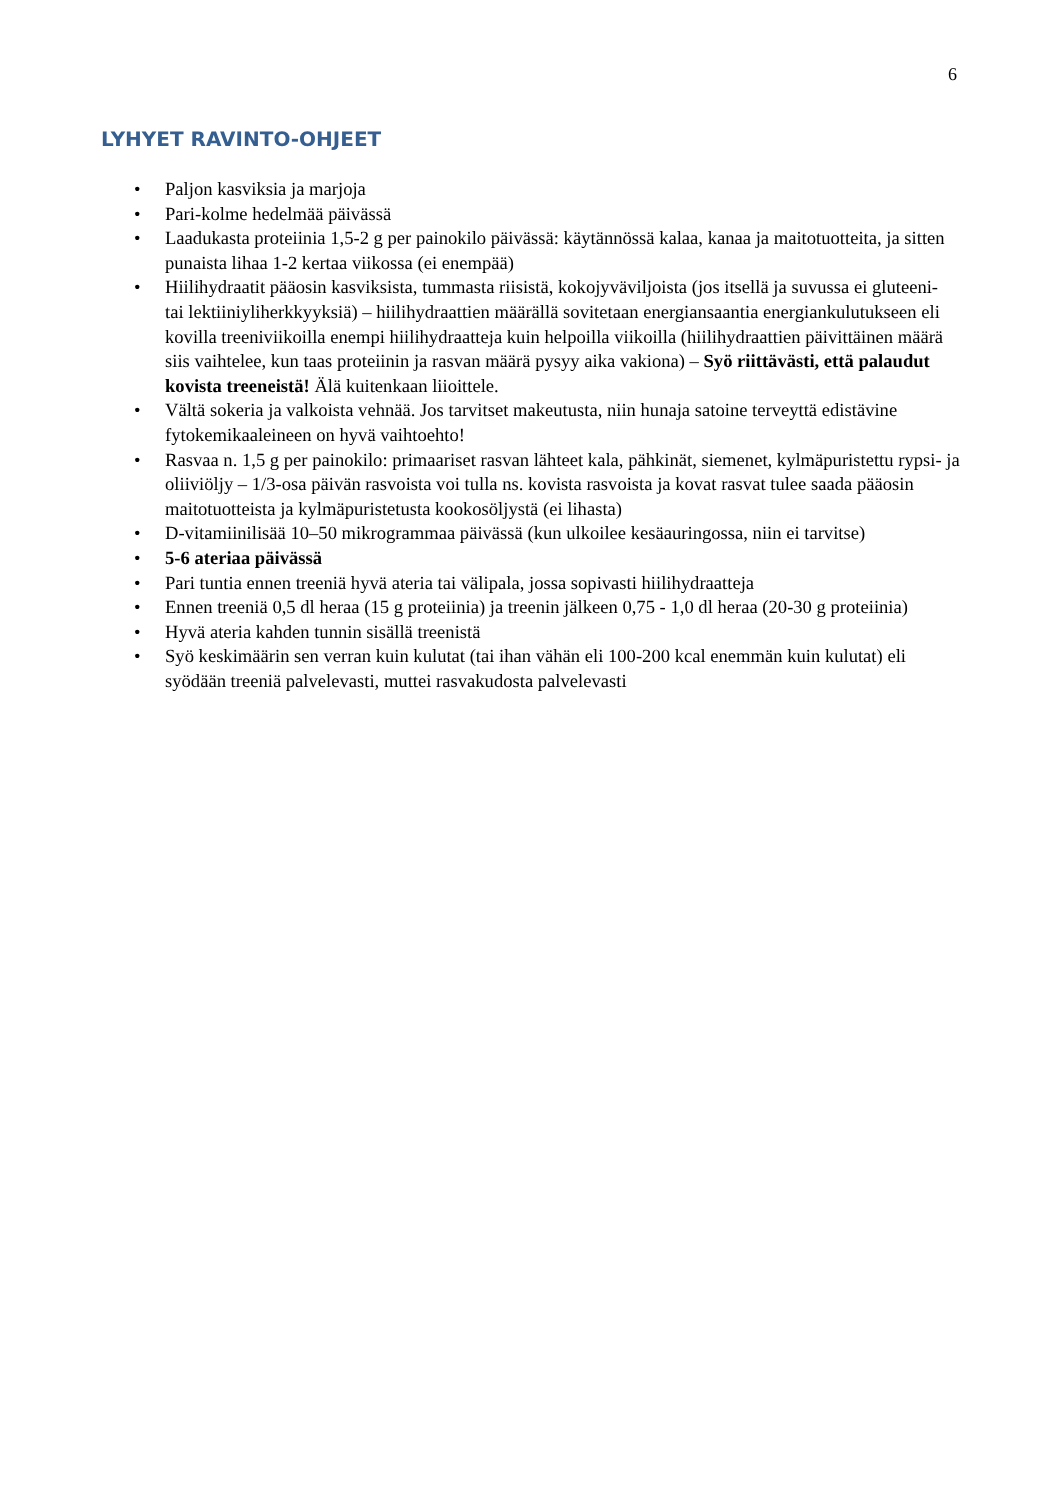6
LYHYET RAVINTO-OHJEET
• Paljon kasviksia ja marjoja
• Pari-kolme hedelmää päivässä
• Laadukasta proteiinia 1,5-2 g per painokilo päivässä: käytännössä kalaa, kanaa ja maitotuotteita, ja sitten punaista lihaa 1-2 kertaa viikossa (ei enempää)
• Hiilihydraatit pääosin kasviksista, tummasta riisistä, kokojyväviljoista (jos itsellä ja suvussa ei gluteeni- tai lektiiniyliherkkyyksiä) – hiilihydraattien määrällä sovitetaan energiansaantia energiankulutukseen eli kovilla treeniviikoilla enempi hiilihydraatteja kuin helpoilla viikoilla (hiilihydraattien päivittäinen määrä siis vaihtelee, kun taas proteiinin ja rasvan määrä pysyy aika vakiona) – Syö riittävästi, että palaudut kovista treeneistä! Älä kuitenkaan liioittele.
• Vältä sokeria ja valkoista vehnää. Jos tarvitset makeutusta, niin hunaja satoine terveyttä edistävine fytokemikaaleineen on hyvä vaihtoehto!
• Rasvaa n. 1,5 g per painokilo: primaariset rasvan lähteet kala, pähkinät, siemenet, kylmäpuristettu rypsi- ja oliiviöljy – 1/3-osa päivän rasvoista voi tulla ns. kovista rasvoista ja kovat rasvat tulee saada pääosin maitotuotteista ja kylmäpuristetusta kookosöljystä (ei lihasta)
• D-vitamiinilisää 10–50 mikrogrammaa päivässä (kun ulkoilee kesäauringossa, niin ei tarvitse)
• 5-6 ateriaa päivässä
• Pari tuntia ennen treeniä hyvä ateria tai välipala, jossa sopivasti hiilihydraatteja
• Ennen treeniä 0,5 dl heraa (15 g proteiinia) ja treenin jälkeen 0,75 - 1,0 dl heraa (20-30 g proteiinia)
• Hyvä ateria kahden tunnin sisällä treenistä
• Syö keskimäärin sen verran kuin kulutat (tai ihan vähän eli 100-200 kcal enemmän kuin kulutat) eli syödään treeniä palvelevasti, muttei rasvakudosta palvelevasti